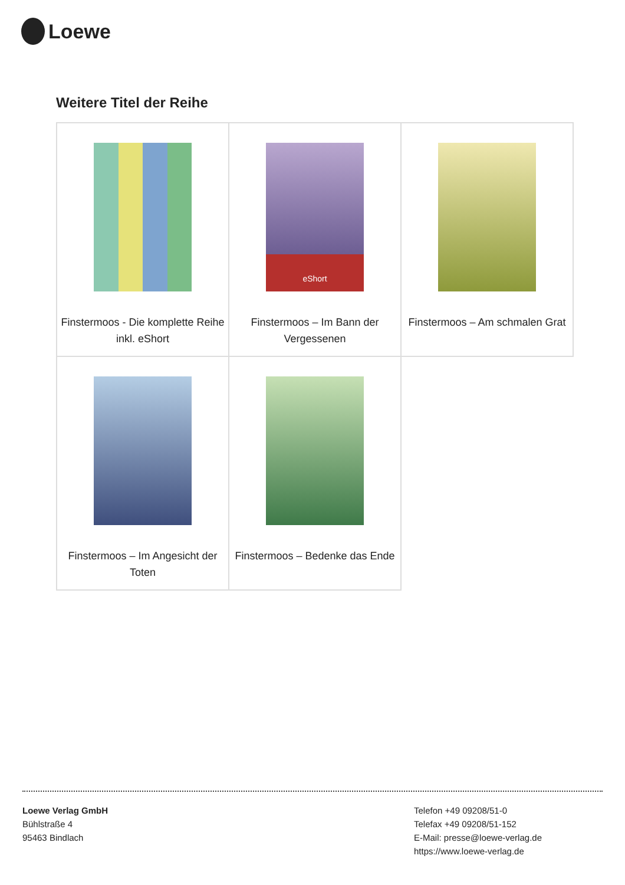Loewe
Weitere Titel der Reihe
| Finstermoos - Die komplette Reihe inkl. eShort | eShort Finstermoos – Im Bann der Vergessenen | Finstermoos – Am schmalen Grat |
| Finstermoos – Im Angesicht der Toten | Finstermoos – Bedenke das Ende | |
Loewe Verlag GmbH
Bühlstraße 4
95463 Bindlach
Telefon +49 09208/51-0
Telefax +49 09208/51-152
E-Mail: presse@loewe-verlag.de
https://www.loewe-verlag.de